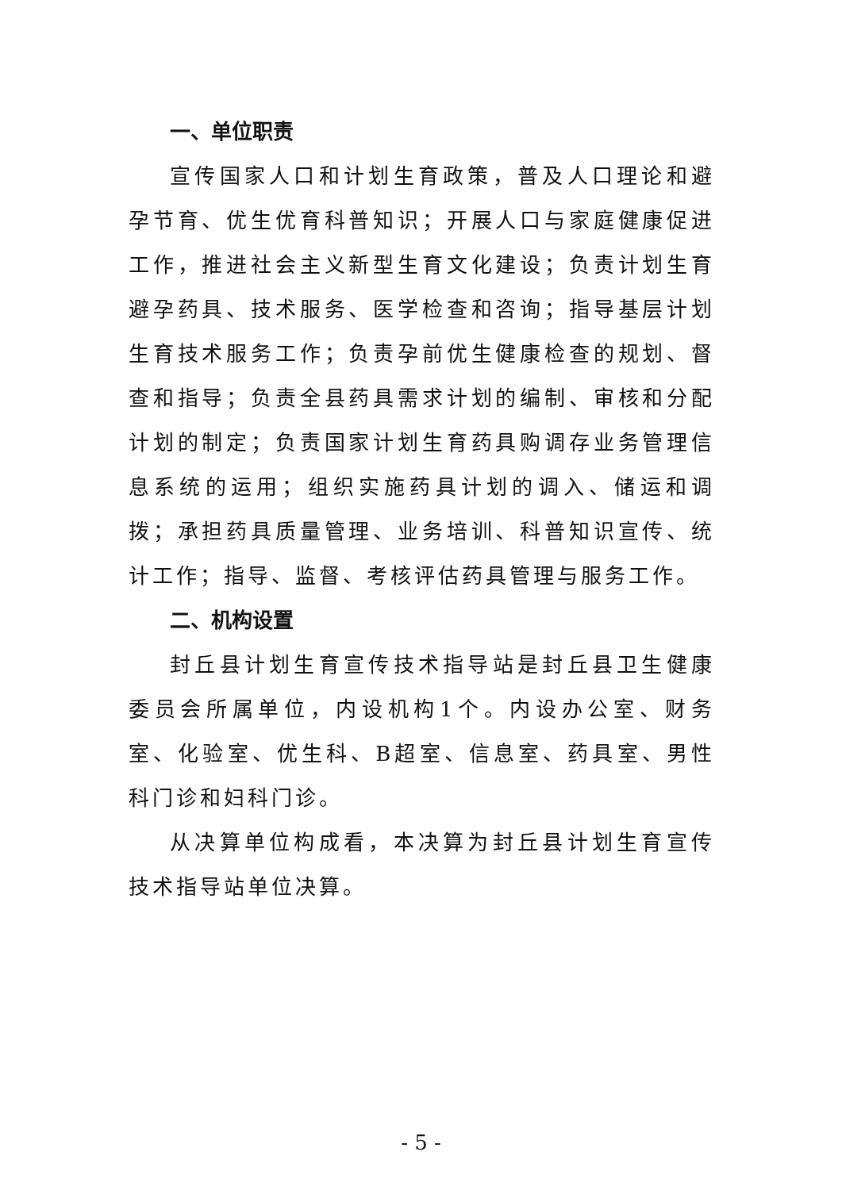一、单位职责
宣传国家人口和计划生育政策，普及人口理论和避孕节育、优生优育科普知识；开展人口与家庭健康促进工作，推进社会主义新型生育文化建设；负责计划生育避孕药具、技术服务、医学检查和咨询；指导基层计划生育技术服务工作；负责孕前优生健康检查的规划、督查和指导；负责全县药具需求计划的编制、审核和分配计划的制定；负责国家计划生育药具购调存业务管理信息系统的运用；组织实施药具计划的调入、储运和调拨；承担药具质量管理、业务培训、科普知识宣传、统计工作；指导、监督、考核评估药具管理与服务工作。
二、机构设置
封丘县计划生育宣传技术指导站是封丘县卫生健康委员会所属单位，内设机构1个。内设办公室、财务室、化验室、优生科、B超室、信息室、药具室、男性科门诊和妇科门诊。
从决算单位构成看，本决算为封丘县计划生育宣传技术指导站单位决算。
- 5 -